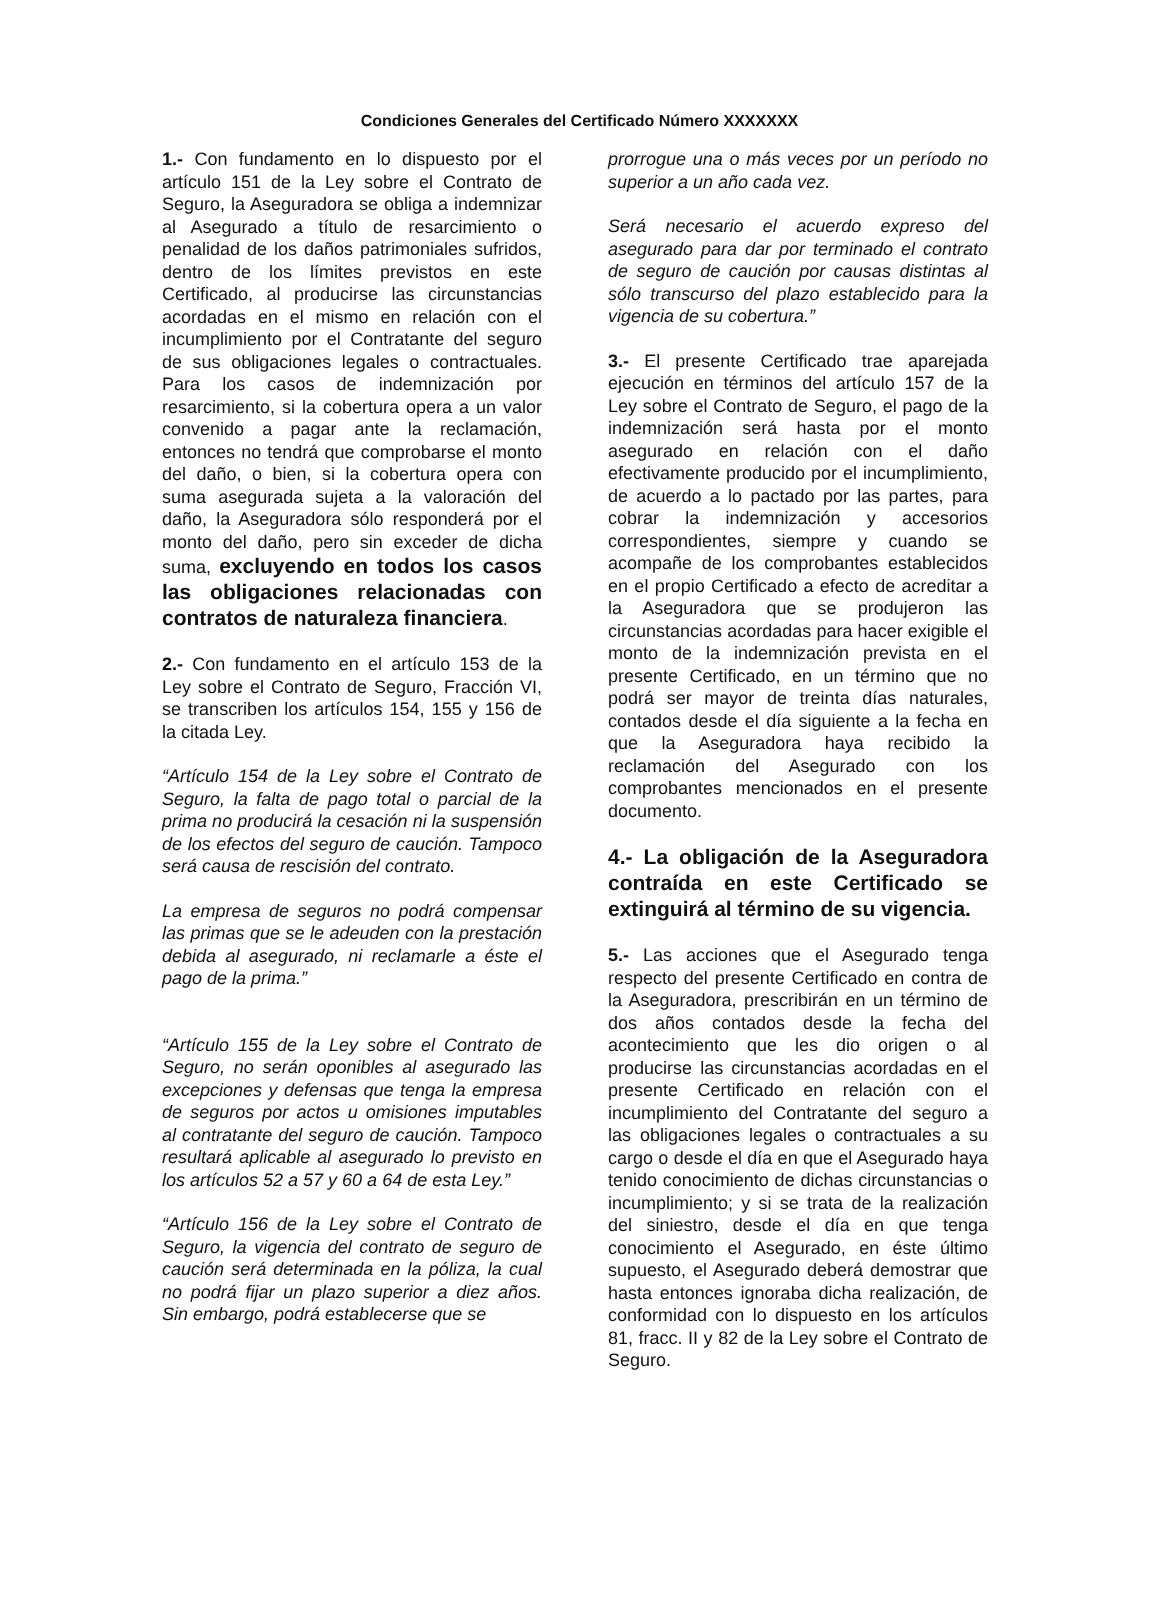Condiciones Generales del Certificado Número XXXXXXX
1.- Con fundamento en lo dispuesto por el artículo 151 de la Ley sobre el Contrato de Seguro, la Aseguradora se obliga a indemnizar al Asegurado a título de resarcimiento o penalidad de los daños patrimoniales sufridos, dentro de los límites previstos en este Certificado, al producirse las circunstancias acordadas en el mismo en relación con el incumplimiento por el Contratante del seguro de sus obligaciones legales o contractuales. Para los casos de indemnización por resarcimiento, si la cobertura opera a un valor convenido a pagar ante la reclamación, entonces no tendrá que comprobarse el monto del daño, o bien, si la cobertura opera con suma asegurada sujeta a la valoración del daño, la Aseguradora sólo responderá por el monto del daño, pero sin exceder de dicha suma, excluyendo en todos los casos las obligaciones relacionadas con contratos de naturaleza financiera.
2.- Con fundamento en el artículo 153 de la Ley sobre el Contrato de Seguro, Fracción VI, se transcriben los artículos 154, 155 y 156 de la citada Ley.
“Artículo 154 de la Ley sobre el Contrato de Seguro, la falta de pago total o parcial de la prima no producirá la cesación ni la suspensión de los efectos del seguro de caución. Tampoco será causa de rescisión del contrato.
La empresa de seguros no podrá compensar las primas que se le adeuden con la prestación debida al asegurado, ni reclamarle a éste el pago de la prima.”
“Artículo 155 de la Ley sobre el Contrato de Seguro, no serán oponibles al asegurado las excepciones y defensas que tenga la empresa de seguros por actos u omisiones imputables al contratante del seguro de caución. Tampoco resultará aplicable al asegurado lo previsto en los artículos 52 a 57 y 60 a 64 de esta Ley.”
“Artículo 156 de la Ley sobre el Contrato de Seguro, la vigencia del contrato de seguro de caución será determinada en la póliza, la cual no podrá fijar un plazo superior a diez años. Sin embargo, podrá establecerse que se
prorrogue una o más veces por un período no superior a un año cada vez.
Será necesario el acuerdo expreso del asegurado para dar por terminado el contrato de seguro de caución por causas distintas al sólo transcurso del plazo establecido para la vigencia de su cobertura.”
3.- El presente Certificado trae aparejada ejecución en términos del artículo 157 de la Ley sobre el Contrato de Seguro, el pago de la indemnización será hasta por el monto asegurado en relación con el daño efectivamente producido por el incumplimiento, de acuerdo a lo pactado por las partes, para cobrar la indemnización y accesorios correspondientes, siempre y cuando se acompañe de los comprobantes establecidos en el propio Certificado a efecto de acreditar a la Aseguradora que se produjeron las circunstancias acordadas para hacer exigible el monto de la indemnización prevista en el presente Certificado, en un término que no podrá ser mayor de treinta días naturales, contados desde el día siguiente a la fecha en que la Aseguradora haya recibido la reclamación del Asegurado con los comprobantes mencionados en el presente documento.
4.- La obligación de la Aseguradora contraída en este Certificado se extinguirá al término de su vigencia.
5.- Las acciones que el Asegurado tenga respecto del presente Certificado en contra de la Aseguradora, prescribirán en un término de dos años contados desde la fecha del acontecimiento que les dio origen o al producirse las circunstancias acordadas en el presente Certificado en relación con el incumplimiento del Contratante del seguro a las obligaciones legales o contractuales a su cargo o desde el día en que el Asegurado haya tenido conocimiento de dichas circunstancias o incumplimiento; y si se trata de la realización del siniestro, desde el día en que tenga conocimiento el Asegurado, en éste último supuesto, el Asegurado deberá demostrar que hasta entonces ignoraba dicha realización, de conformidad con lo dispuesto en los artículos 81, fracc. II y 82 de la Ley sobre el Contrato de Seguro.